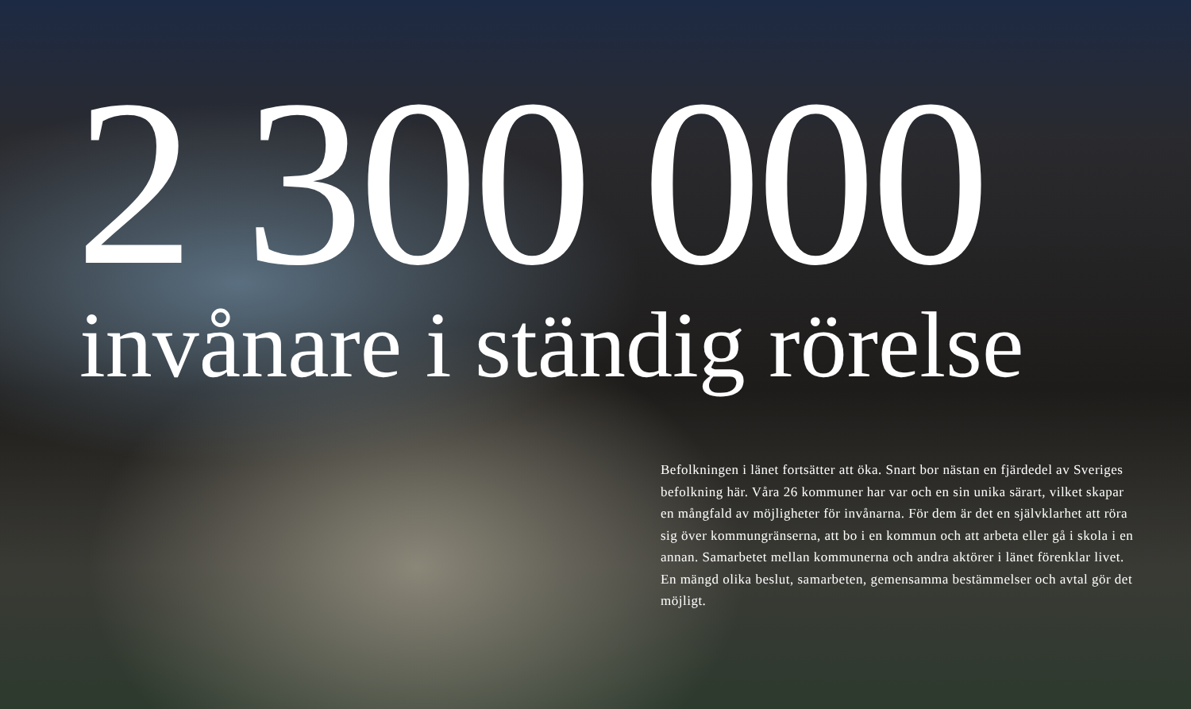2 300 000
invånare i ständig rörelse
Befolkningen i länet fortsätter att öka. Snart bor nästan en fjärdedel av Sveriges befolkning här. Våra 26 kommuner har var och en sin unika särart, vilket skapar en mångfald av möjligheter för invånarna. För dem är det en självklarhet att röra sig över kommungränserna, att bo i en kommun och att arbeta eller gå i skola i en annan. Samarbetet mellan kommunerna och andra aktörer i länet förenklar livet. En mängd olika beslut, samarbeten, gemensamma bestämmelser och avtal gör det möjligt.